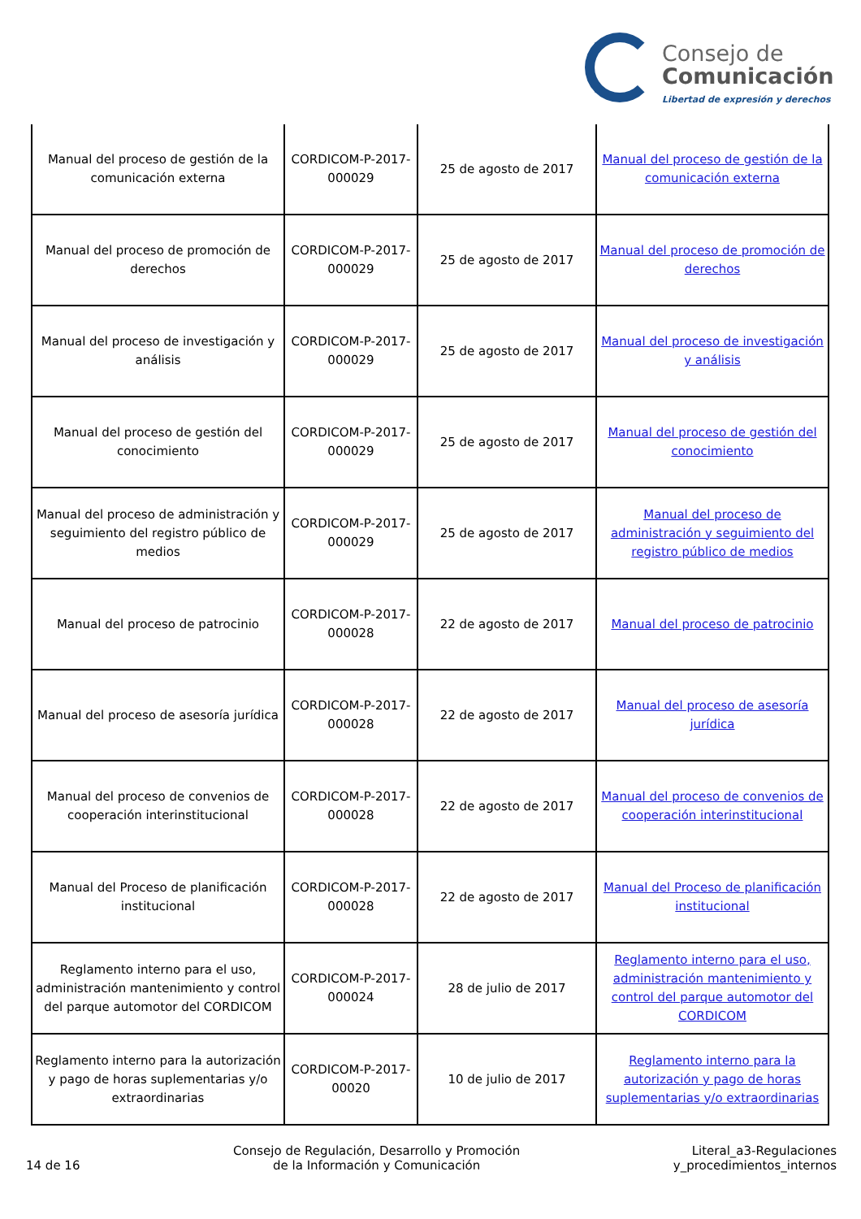Consejo de
Comunicación
Libertad de expresión y derechos
| Manual del proceso de gestión de la comunicación externa | CORDICOM-P-2017-000029 | 25 de agosto de 2017 | Manual del proceso de gestión de la comunicación externa |
| Manual del proceso de promoción de derechos | CORDICOM-P-2017-000029 | 25 de agosto de 2017 | Manual del proceso de promoción de derechos |
| Manual del proceso de investigación y análisis | CORDICOM-P-2017-000029 | 25 de agosto de 2017 | Manual del proceso de investigación y análisis |
| Manual del proceso de gestión del conocimiento | CORDICOM-P-2017-000029 | 25 de agosto de 2017 | Manual del proceso de gestión del conocimiento |
| Manual del proceso de administración y seguimiento del registro público de medios | CORDICOM-P-2017-000029 | 25 de agosto de 2017 | Manual del proceso de administración y seguimiento del registro público de medios |
| Manual del proceso de patrocinio | CORDICOM-P-2017-000028 | 22 de agosto de 2017 | Manual del proceso de patrocinio |
| Manual del proceso de asesoría jurídica | CORDICOM-P-2017-000028 | 22 de agosto de 2017 | Manual del proceso de asesoría jurídica |
| Manual del proceso de convenios de cooperación interinstitucional | CORDICOM-P-2017-000028 | 22 de agosto de 2017 | Manual del proceso de convenios de cooperación interinstitucional |
| Manual del Proceso de planificación institucional | CORDICOM-P-2017-000028 | 22 de agosto de 2017 | Manual del Proceso de planificación institucional |
| Reglamento interno para el uso, administración mantenimiento y control del parque automotor del CORDICOM | CORDICOM-P-2017-000024 | 28 de julio de 2017 | Reglamento interno para el uso, administración mantenimiento y control del parque automotor del CORDICOM |
| Reglamento interno para la autorización y pago de horas suplementarias y/o extraordinarias | CORDICOM-P-2017-00020 | 10 de julio de 2017 | Reglamento interno para la autorización y pago de horas suplementarias y/o extraordinarias |
14 de 16
Consejo de Regulación, Desarrollo y Promoción
de la Información y Comunicación
Literal_a3-Regulaciones
y_procedimientos_internos